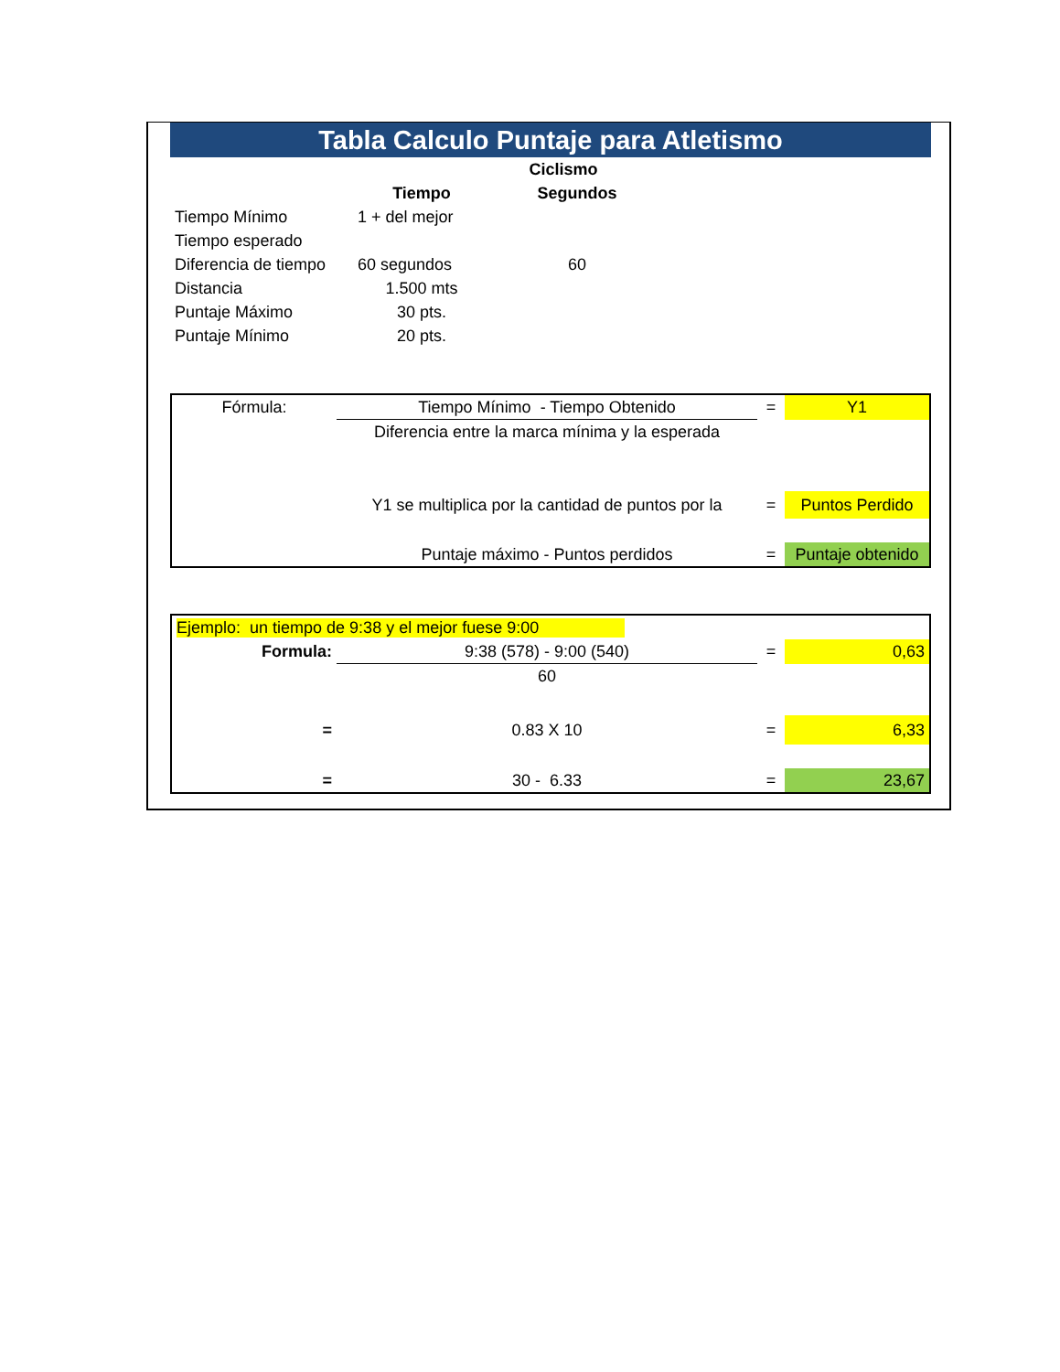Tabla Calculo Puntaje para Atletismo
| | | Ciclismo | | |
| | Tiempo | | Segundos | |
| Tiempo Mínimo | 1 + del mejor | | | |
| Tiempo esperado | | | | |
| Diferencia de tiempo | 60 segundos | | 60 | |
| Distancia | 1.500 mts | | | |
| Puntaje Máximo | 30 pts. | | | |
| Puntaje Mínimo | 20 pts. | | | |
| Fórmula: | Tiempo Mínimo - Tiempo Obtenido | = | Y1 |
| | Diferencia entre la marca mínima y la esperada | | |
| | Y1 se multiplica por la cantidad de puntos por la | = | Puntos Perdido |
| | Puntaje máximo - Puntos perdidos | = | Puntaje obtenido |
| Ejemplo: un tiempo de 9:38 y el mejor fuese 9:00 | | | |
| Formula: | 9:38 (578) - 9:00 (540) | = | 0,63 |
| | 60 | | |
| = | 0.83 X 10 | = | 6,33 |
| = | 30 - 6.33 | = | 23,67 |